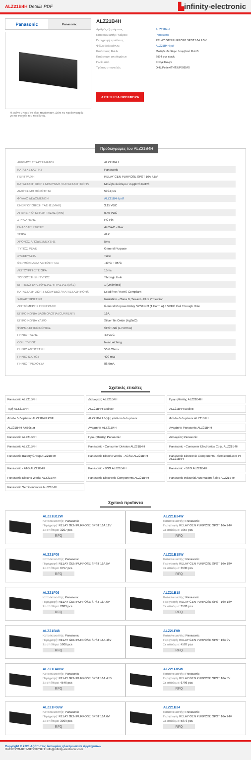ALZ21B4H Details PDF
▙infinity-electronic
Panasonic
Panasonic
Η εικόνα μπορεί να είναι παράσταση. Δείτε τις προδιαγραφές για τα στοιχεία του προϊόντος.
ALZ21B4H
| Αριθμός εξαρτήματος: | ALZ21B4H |
| Κατασκευαστής / Μάρκα: | Panasonic |
| Περιγραφή προϊόντος | RELAY GEN PURPOSE SPST 16A 4.5V |
| Φύλλα δεδομένων: | ALZ21B4H.pdf |
| Κατάσταση RoHs | Μολύβι ελεύθερο / συμβατό RoHS |
| Κατάσταση αποθεμάτων | 5994 pcs stock |
| Πλοίο από | Χονγκ Κονγκ |
| Τρόπος αποστολής | DHL/Fedex/TNT/UPS/EMS |
ΑΊΤΗΣΗ ΓΙΑ ΠΡΟΣΦΟΡΆ
Προδιαγραφές του ALZ21B4H
| ΑΡΙΘΜΌΣ ΕΞΑΡΤΉΜΑΤΟΣ | ALZ21B4H |
| ΚΑΤΑΣΚΕΥΑΣΤΉΣ | Panasonic |
| ΠΕΡΙΓΡΑΦΉ | RELAY GEN PURPOSE SPST 16A 4.5V |
| ΚΑΤΆΣΤΑΣΗ ΧΩΡΊΣ ΜΌΛΥΒΔΟ / ΚΑΤΆΣΤΑΣΗ ROHS | Μολύβι ελεύθερο / συμβατό RoHS |
| ΔΙΑΘΈΣΙΜΗ ΠΟΣΌΤΗΤΑ | 5994 pcs |
| ΦΎΛΛΟ ΔΕΔΟΜΈΝΩΝ | ALZ21B4H.pdf |
| ΕΝΕΡΓΟΠΟΊΗΣΗ ΤΆΣΗΣ (MAX) | 3.15 VDC |
| ΑΠΕΝΕΡΓΟΠΟΊΗΣΗ ΤΆΣΗΣ (MIN) | 0.45 VDC |
| ΣΤΥΛ ΛΉΞΗΣ | PC Pin |
| ΕΝΑΛΛΑΓΉ ΤΆΣΗΣ | 440VAC - Max |
| ΣΕΙΡΆ | ALZ |
| ΧΡΌΝΟΣ ΑΠΟΔΈΣΜΕΥΣΗΣ | 5ms |
| ΤΎΠΟΣ ΡΕΛΈ | General Purpose |
| ΣΥΣΚΕΥΑΣΊΑ | Tube |
| ΘΕΡΜΟΚΡΑΣΊΑ ΛΕΙΤΟΥΡΓΊΑΣ | -40°C ~ 85°C |
| ΛΕΙΤΟΥΡΓΉΣΤΕ ΏΡΑ | 15ms |
| ΤΟΠΟΘΈΤΗΣΗ ΤΎΠΟΣ | Through Hole |
| ΕΠΊΠΕΔΟ ΕΥΑΙΣΘΗΣΊΑΣ ΥΓΡΑΣΊΑΣ (MSL) | 1 (Unlimited) |
| ΚΑΤΆΣΤΑΣΗ ΧΩΡΊΣ ΜΌΛΥΒΔΟ / ΚΑΤΆΣΤΑΣΗ ROHS | Lead free / RoHS Compliant |
| ΧΑΡΑΚΤΗΡΙΣΤΙΚΆ | Insulation - Class B, Sealed - Flux Protection |
| ΛΕΠΤΟΜΕΡΉΣ ΠΕΡΙΓΡΑΦΉ | General Purpose Relay SPST-NO (1 Form A) 4.5VDC Coil Through Hole |
| ΕΠΙΚΟΙΝΩΝΊΑ ΒΑΘΜΟΛΟΓΊΑ (CURRENT) | 16A |
| ΕΠΙΚΟΙΝΩΝΊΑ ΥΛΙΚΌ | Silver Tin Oxide (AgSnO) |
| ΦΌΡΜΑ ΕΠΙΚΟΙΝΩΝΊΑΣ | SPST-NO (1 Form A) |
| ΠΗΝΊΟ ΤΆΣΗΣ | 4.5VDC |
| COIL ΤΎΠΟΣ | Non Latching |
| ΠΗΝΊΟ ΑΝΤΊΣΤΑΣΗ | 50.6 Ohms |
| ΠΗΝΊΟ ΙΣΧΎΟΣ | 400 mW |
| ΠΗΝΊΟ ΤΡΈΧΟΥΣΑ | 88.9mA |
Σχετικές ετικέτες
Panasonic ALZ21B4H
Διανομέας ALZ21B4H
Προμηθευτής ALZ21B4H
Τιμή ALZ21B4H
ALZ21B4H Εικόνες
ALZ21B4H Εικόνα
Φύλλο δεδομένων ALZ21B4H PDF
ALZ21B4H Λήψη φύλλου δεδομένων
Φύλλο δεδομένων ALZ21B4H
ALZ21B4H Απόθεμα
Αγοράστε ALZ21B4H
Αγοράστε Panasonic ALZ21B4H
Panasonic ALZ21B4H
Προμηθευτής Panasonic
Διανομέας Panasonic
Panasonic ALZ21B4H
Panasonic - Consumer Division ALZ21B4H
Panasonic - Consumer Electronics Corp. ALZ21B4H
Panasonic Battery Group ALZ21B4H
Panasonic Electric Works - ACSD ALZ21B4H
Panasonic Electronic Components - Semiconductor Pr ALZ21B4H
Panasonic - ATG ALZ21B4H
Panasonic - BSG ALZ21B4H
Panasonic - DTG ALZ21B4H
Panasonic Electric Works ALZ21B4H
Panasonic Electronic Components ALZ21B4H
Panasonic Industrial Automation Sales ALZ21B4H
Panasonic Semiconductor ALZ21B4H
Σχετικά προϊόντα
ALZ21B12W
Κατασκευαστής: Panasonic
Περιγραφή: RELAY GEN PURPOSE SPST 16A 12V
Σε απόθεμα: 3207 pcs
RFQ
ALZ21B24W
Κατασκευαστής: Panasonic
Περιγραφή: RELAY GEN PURPOSE SPST 16A 24V
Σε απόθεμα: 7057 pcs
RFQ
ALZ21F05
Κατασκευαστής: Panasonic
Περιγραφή: RELAY GEN PURPOSE SPST 16A 5V
Σε απόθεμα: 6757 pcs
RFQ
ALZ21B18W
Κατασκευαστής: Panasonic
Περιγραφή: RELAY GEN PURPOSE SPST 16A 18V
Σε απόθεμα: 3530 pcs
RFQ
ALZ21F06
Κατασκευαστής: Panasonic
Περιγραφή: RELAY GEN PURPOSE SPST 16A 6V
Σε απόθεμα: 2883 pcs
RFQ
ALZ21B18
Κατασκευαστής: Panasonic
Περιγραφή: RELAY GEN PURPOSE SPST 16A 18V
Σε απόθεμα: 3593 pcs
RFQ
ALZ21B48
Κατασκευαστής: Panasonic
Περιγραφή: RELAY GEN PURPOSE SPST 16A 48V
Σε απόθεμα: 5906 pcs
RFQ
ALZ21F09
Κατασκευαστής: Panasonic
Περιγραφή: RELAY GEN PURPOSE SPST 16A 9V
Σε απόθεμα: 4507 pcs
RFQ
ALZ21B4HW
Κατασκευαστής: Panasonic
Περιγραφή: RELAY GEN PURPOSE SPST 16A 4.5V
Σε απόθεμα: 4546 pcs
RFQ
ALZ21F05W
Κατασκευαστής: Panasonic
Περιγραφή: RELAY GEN PURPOSE SPST 16A 5V
Σε απόθεμα: 6796 pcs
RFQ
ALZ21F06W
Κατασκευαστής: Panasonic
Περιγραφή: RELAY GEN PURPOSE SPST 16A 6V
Σε απόθεμα: 3909 pcs
RFQ
ALZ21B24
Κατασκευαστής: Panasonic
Περιγραφή: RELAY GEN PURPOSE SPST 16A 24V
Σε απόθεμα: 5873 pcs
RFQ
Copyright © 2020 Αξιόπιστος διανομέας ηλεκτρονικών εξαρτημάτων
ΗΛΕΚΤΡΟΝΙΚΉ ΔΙΕΎΘΥΝΣΗ: Info@infinity-electronic.com